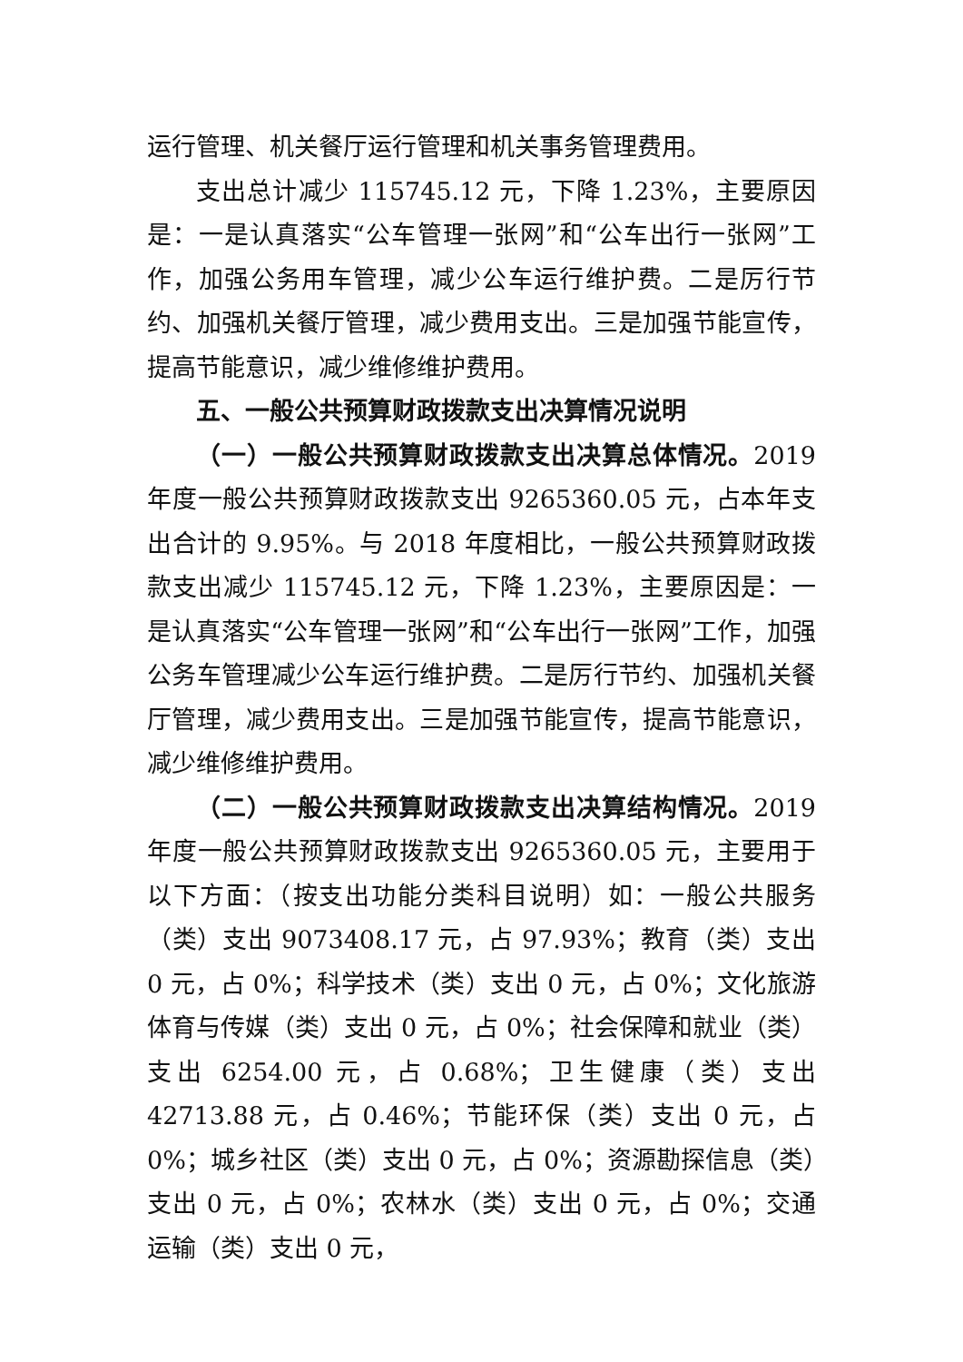运行管理、机关餐厅运行管理和机关事务管理费用。
支出总计减少 115745.12 元，下降 1.23%，主要原因是：一是认真落实“公车管理一张网”和“公车出行一张网”工作，加强公务用车管理，减少公车运行维护费。二是厉行节约、加强机关餐厅管理，减少费用支出。三是加强节能宣传，提高节能意识，减少维修维护费用。
五、一般公共预算财政拨款支出决算情况说明
（一）一般公共预算财政拨款支出决算总体情况。2019 年度一般公共预算财政拨款支出 9265360.05 元，占本年支出合计的 9.95%。与 2018 年度相比，一般公共预算财政拨款支出减少 115745.12 元，下降 1.23%，主要原因是：一是认真落实“公车管理一张网”和“公车出行一张网”工作，加强公务车管理减少公车运行维护费。二是厉行节约、加强机关餐厅管理，减少费用支出。三是加强节能宣传，提高节能意识，减少维修维护费用。
（二）一般公共预算财政拨款支出决算结构情况。2019 年度一般公共预算财政拨款支出 9265360.05 元，主要用于以下方面：（按支出功能分类科目说明）如：一般公共服务（类）支出 9073408.17 元，占 97.93%；教育（类）支出 0 元，占 0%；科学技术（类）支出 0 元，占 0%；文化旅游体育与传媒（类）支出 0 元，占 0%；社会保障和就业（类）支出 6254.00 元，占 0.68%；卫生健康（类）支出 42713.88 元，占 0.46%；节能环保（类）支出 0 元，占 0%；城乡社区（类）支出 0 元，占 0%；资源勘探信息（类）支出 0 元，占 0%；农林水（类）支出 0 元，占 0%；交通运输（类）支出 0 元，